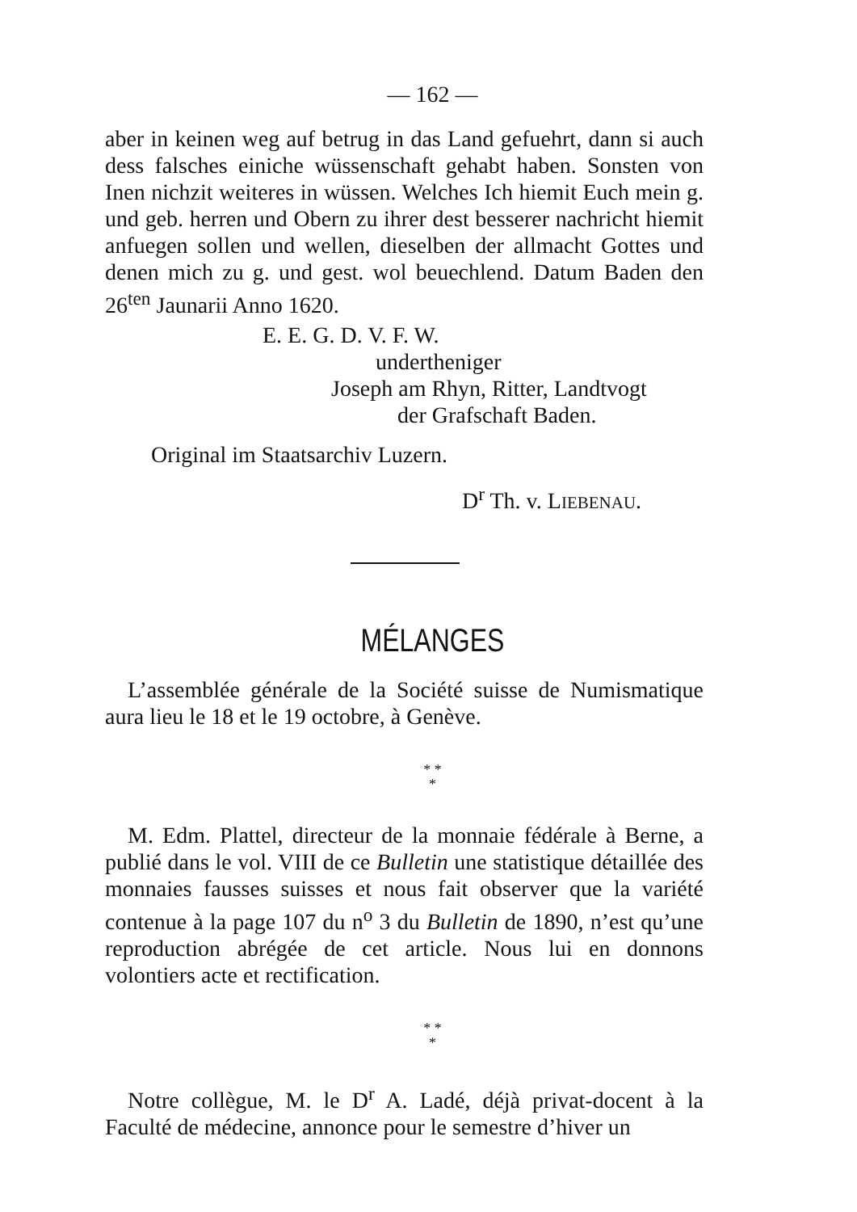— 162 —
aber in keinen weg auf betrug in das Land gefuehrt, dann si auch dess falsches einiche wüssenschaft gehabt haben. Sonsten von Inen nichzit weiteres in wüssen. Welches Ich hiemit Euch mein g. und geb. herren und Obern zu ihrer dest besserer nachricht hiemit anfuegen sollen und wellen, dieselben der allmacht Gottes und denen mich zu g. und gest. wol beuechlend. Datum Baden den 26<sup>ten</sup> Jaunarii Anno 1620.
E. E. G. D. V. F. W.
undertheniger
Joseph am Rhyn, Ritter, Landtvogt
der Grafschaft Baden.
Original im Staatsarchiv Luzern.
D<sup>r</sup> Th. v. LIEBENAU.
MÉLANGES
L’assemblée générale de la Société suisse de Numismatique aura lieu le 18 et le 19 octobre, à Genève.
* *
*
M. Edm. Plattel, directeur de la monnaie fédérale à Berne, a publié dans le vol. VIII de ce Bulletin une statistique détaillée des monnaies fausses suisses et nous fait observer que la variété contenue à la page 107 du n<sup>o</sup> 3 du Bulletin de 1890, n’est qu’une reproduction abrégée de cet article. Nous lui en donnons volontiers acte et rectification.
* *
*
Notre collègue, M. le D<sup>r</sup> A. Ladé, déjà privat-docent à la Faculté de médecine, annonce pour le semestre d’hiver un